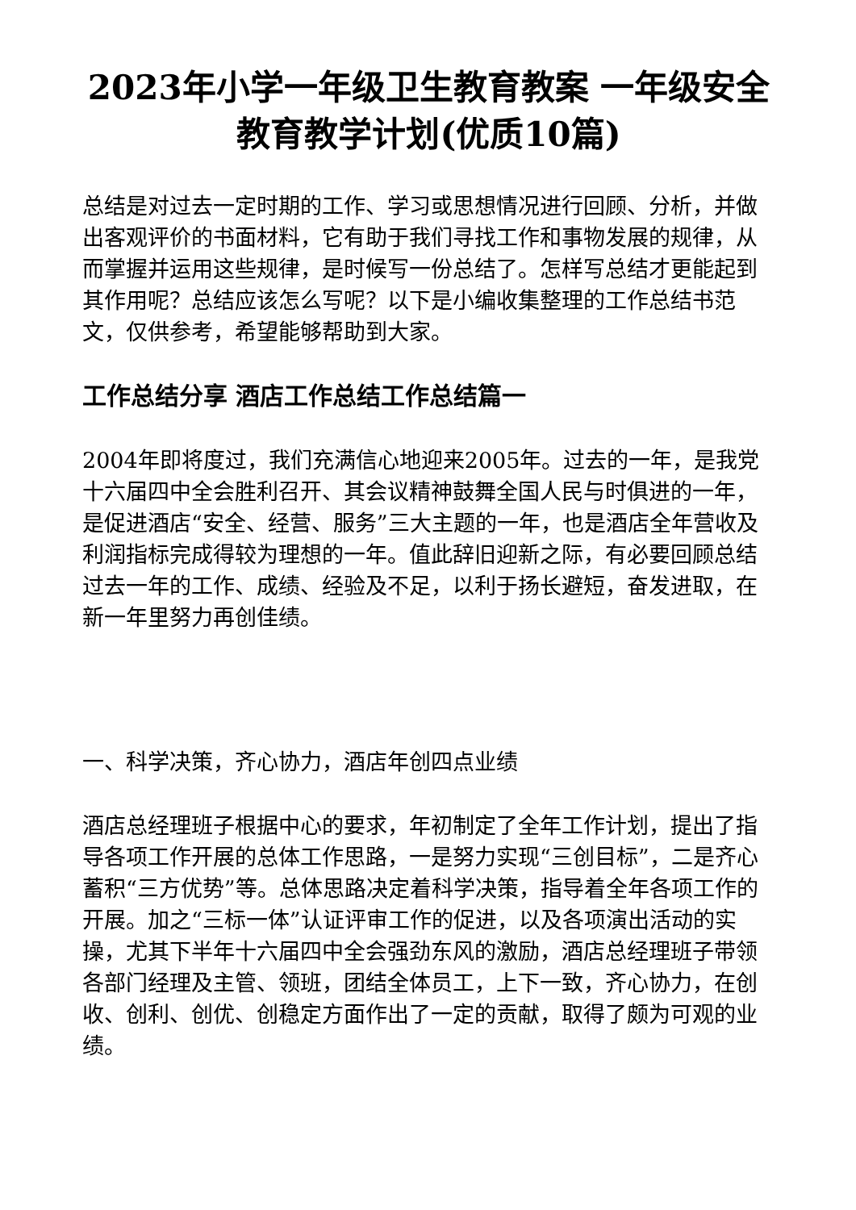2023年小学一年级卫生教育教案 一年级安全教育教学计划(优质10篇)
总结是对过去一定时期的工作、学习或思想情况进行回顾、分析，并做出客观评价的书面材料，它有助于我们寻找工作和事物发展的规律，从而掌握并运用这些规律，是时候写一份总结了。怎样写总结才更能起到其作用呢？总结应该怎么写呢？以下是小编收集整理的工作总结书范文，仅供参考，希望能够帮助到大家。
工作总结分享 酒店工作总结工作总结篇一
2004年即将度过，我们充满信心地迎来2005年。过去的一年，是我党十六届四中全会胜利召开、其会议精神鼓舞全国人民与时俱进的一年，是促进酒店“安全、经营、服务”三大主题的一年，也是酒店全年营收及利润指标完成得较为理想的一年。值此辞旧迎新之际，有必要回顾总结过去一年的工作、成绩、经验及不足，以利于扬长避短，奋发进取，在新一年里努力再创佳绩。
一、科学决策，齐心协力，酒店年创四点业绩
酒店总经理班子根据中心的要求，年初制定了全年工作计划，提出了指导各项工作开展的总体工作思路，一是努力实现“三创目标”，二是齐心蓄积“三方优势”等。总体思路决定着科学决策，指导着全年各项工作的开展。加之“三标一体”认证评审工作的促进，以及各项演出活动的实操，尤其下半年十六届四中全会强劲东风的激励，酒店总经理班子带领各部门经理及主管、领班，团结全体员工，上下一致，齐心协力，在创收、创利、创优、创稳定方面作出了一定的贡献，取得了颇为可观的业绩。